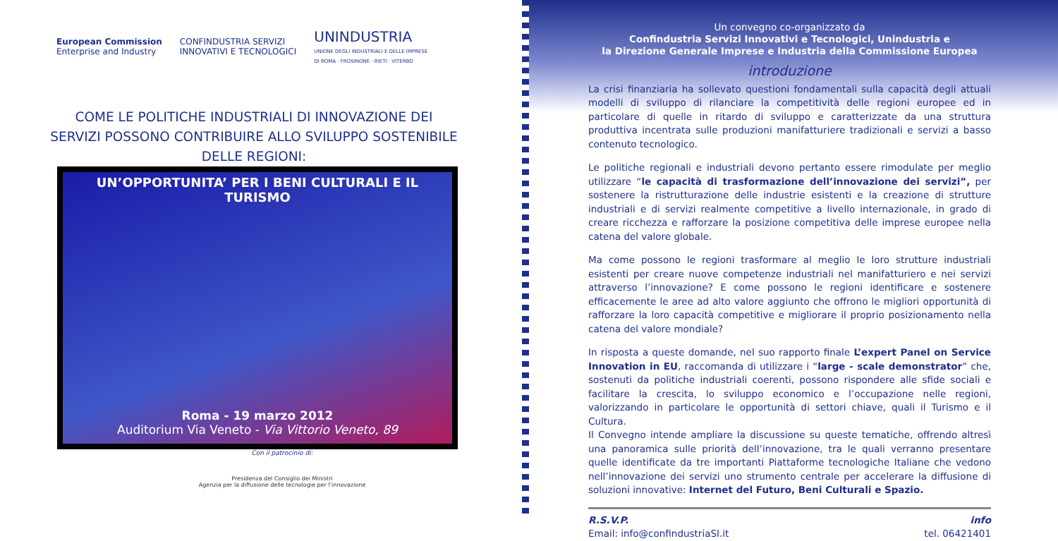European Commission
Enterprise and Industry
CONFINDUSTRIA SERVIZI
INNOVATIVI E TECNOLOGICI
UNINDUSTRIA
UNIONE DEGLI INDUSTRIALI E DELLE IMPRESE
DI ROMA · FROSINONE · RIETI · VITERBO
COME LE POLITICHE INDUSTRIALI DI INNOVAZIONE DEI SERVIZI POSSONO CONTRIBUIRE ALLO SVILUPPO SOSTENIBILE DELLE REGIONI:
UN’OPPORTUNITA’ PER I BENI CULTURALI E IL TURISMO
Roma - 19 marzo 2012
Auditorium Via Veneto - Via Vittorio Veneto, 89
Con il patrocinio di:
Presidenza del Consiglio dei Ministri
Agenzia per la diffusione delle tecnologie per l’innovazione
Un convegno co-organizzato da
Confindustria Servizi Innovativi e Tecnologici, Unindustria e
la Direzione Generale Imprese e Industria della Commissione Europea
introduzione
La crisi finanziaria ha sollevato questioni fondamentali sulla capacità degli attuali modelli di sviluppo di rilanciare la competitività delle regioni europee ed in particolare di quelle in ritardo di sviluppo e caratterizzate da una struttura produttiva incentrata sulle produzioni manifatturiere tradizionali e servizi a basso contenuto tecnologico.
Le politiche regionali e industriali devono pertanto essere rimodulate per meglio utilizzare “le capacità di trasformazione dell’innovazione dei servizi”, per sostenere la ristrutturazione delle industrie esistenti e la creazione di strutture industriali e di servizi realmente competitive a livello internazionale, in grado di creare ricchezza e rafforzare la posizione competitiva delle imprese europee nella catena del valore globale.
Ma come possono le regioni trasformare al meglio le loro strutture industriali esistenti per creare nuove competenze industriali nel manifatturiero e nei servizi attraverso l’innovazione? E come possono le regioni identificare e sostenere efficacemente le aree ad alto valore aggiunto che offrono le migliori opportunità di rafforzare la loro capacità competitive e migliorare il proprio posizionamento nella catena del valore mondiale?
In risposta a queste domande, nel suo rapporto finale L’expert Panel on Service Innovation in EU, raccomanda di utilizzare i “large - scale demonstrator” che, sostenuti da politiche industriali coerenti, possono rispondere alle sfide sociali e facilitare la crescita, lo sviluppo economico e l’occupazione nelle regioni, valorizzando in particolare le opportunità di settori chiave, quali il Turismo e il Cultura.
Il Convegno intende ampliare la discussione su queste tematiche, offrendo altresì una panoramica sulle priorità dell’innovazione, tra le quali verranno presentare quelle identificate da tre importanti Piattaforme tecnologiche Italiane che vedono nell’innovazione dei servizi uno strumento centrale per accelerare la diffusione di soluzioni innovative: Internet del Futuro, Beni Culturali e Spazio.
R.S.V.P.
Email: info@confindustriaSI.it
info
tel. 06421401